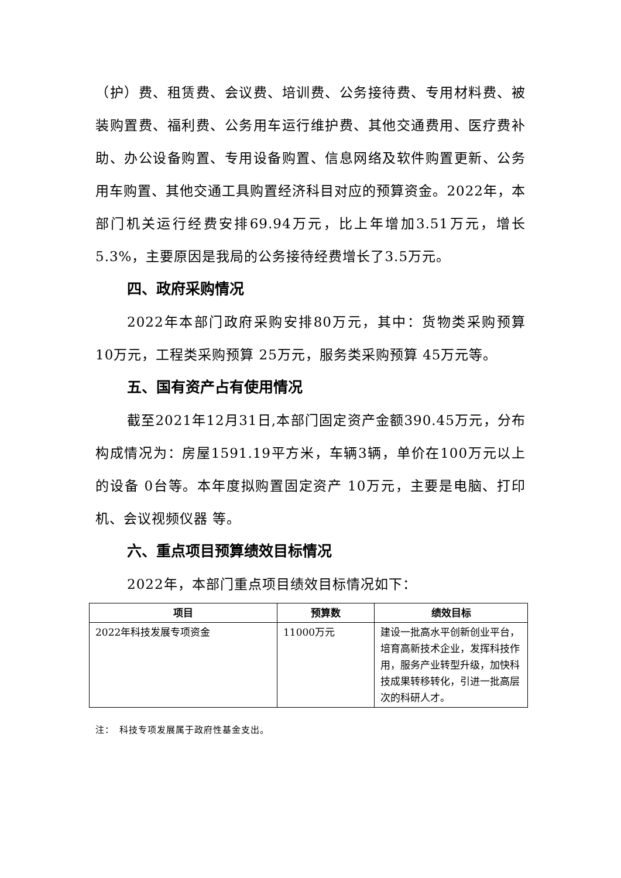（护）费、租赁费、会议费、培训费、公务接待费、专用材料费、被装购置费、福利费、公务用车运行维护费、其他交通费用、医疗费补助、办公设备购置、专用设备购置、信息网络及软件购置更新、公务用车购置、其他交通工具购置经济科目对应的预算资金。2022年，本部门机关运行经费安排69.94万元，比上年增加3.51万元，增长5.3%，主要原因是我局的公务接待经费增长了3.5万元。
四、政府采购情况
2022年本部门政府采购安排80万元，其中：货物类采购预算 10万元，工程类采购预算 25万元，服务类采购预算 45万元等。
五、国有资产占有使用情况
截至2021年12月31日,本部门固定资产金额390.45万元，分布构成情况为：房屋1591.19平方米，车辆3辆，单价在100万元以上的设备 0台等。本年度拟购置固定资产 10万元，主要是电脑、打印机、会议视频仪器 等。
六、重点项目预算绩效目标情况
2022年，本部门重点项目绩效目标情况如下：
| 项目 | 预算数 | 绩效目标 |
| --- | --- | --- |
| 2022年科技发展专项资金 | 11000万元 | 建设一批高水平创新创业平台，培育高新技术企业，发挥科技作用，服务产业转型升级，加快科技成果转移转化，引进一批高层次的科研人才。 |
注：　科技专项发展属于政府性基金支出。